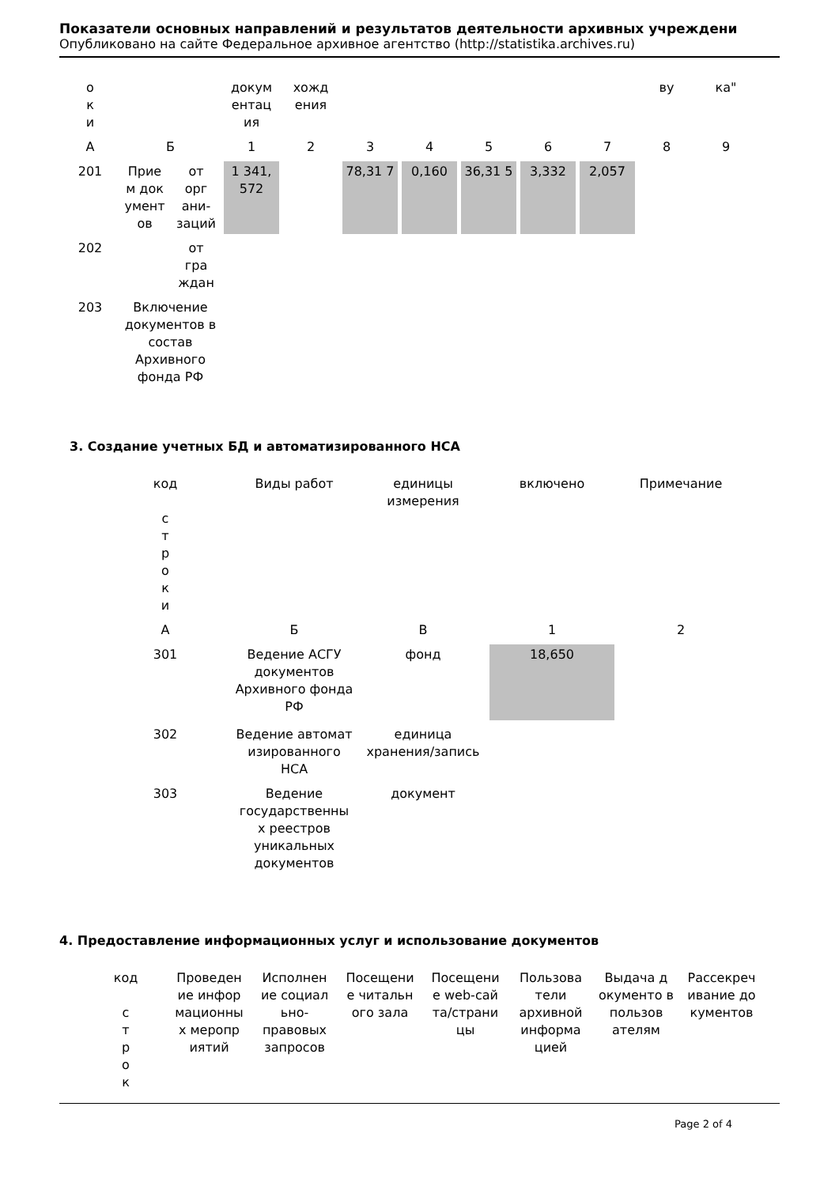Показатели основных направлений и результатов деятельности архивных учреждени
Опубликовано на сайте Федеральное архивное агентство (http://statistika.archives.ru)
| о к и | | | докум ентац ия | хожд ения | | | | | | ву | ка" |
| А | Б | | 1 | 2 | 3 | 4 | 5 | 6 | 7 | 8 | 9 |
| 201 | Прие м док умент ов | от орг ани- заций | 1 341, 572 | | 78,31 7 | 0,160 | 36,31 5 | 3,332 | 2,057 | | |
| 202 | | от гра ждан | | | | | | | | | |
| 203 | Включение документов в состав Архивного фонда РФ | | | | | | | | | | |
3. Создание учетных БД и автоматизированного НСА
| код с т р о к и | Виды работ | единицы измерения | включено | Примечание |
| А | Б | В | 1 | 2 |
| 301 | Ведение АСГУ документов Архивного фонда РФ | фонд | 18,650 | |
| 302 | Ведение автомат изированного НСА | единица хранения/запись | | |
| 303 | Ведение государственны х реестров уникальных документов | документ | | |
4. Предоставление информационных услуг и использование документов
| код с т р о к | Проведен ие инфор мационны х меропр иятий | Исполнен ие социал ьно- правовых запросов | Посещени е читальн ого зала | Посещени е web-сай та/страни цы | Пользова тели архивной информа цией | Выдача д окументо в пользов ателям | Рассекреч ивание до кументов |
Page 2 of 4